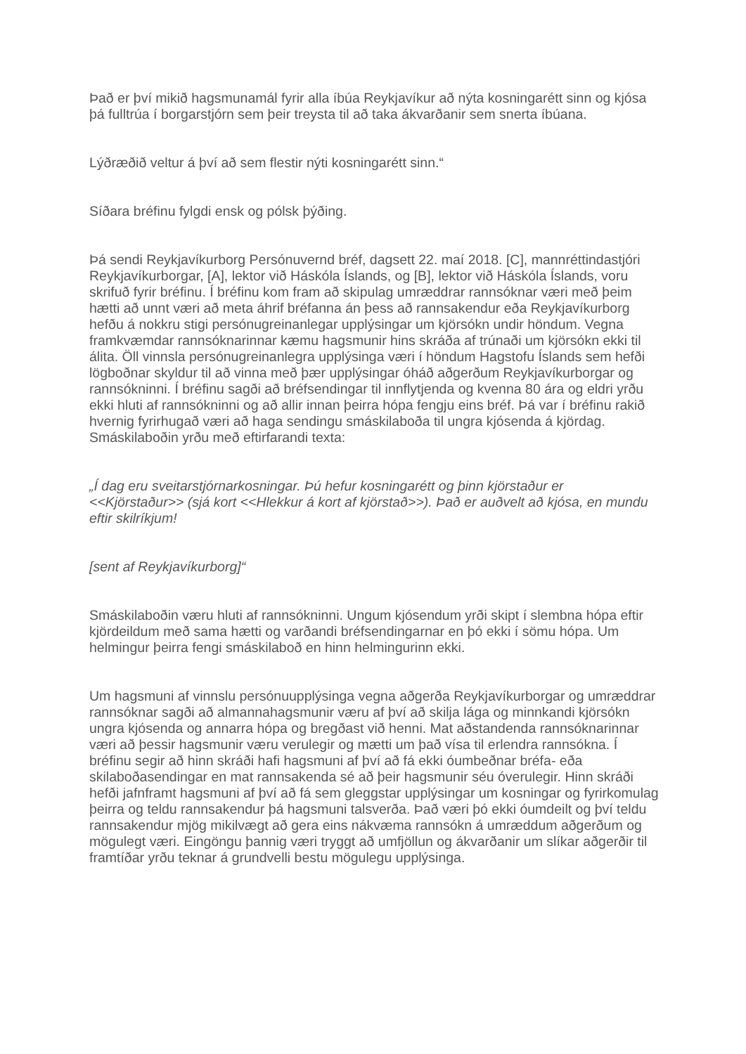Það er því mikið hagsmunamál fyrir alla íbúa Reykjavíkur að nýta kosningarétt sinn og kjósa þá fulltrúa í borgarstjórn sem þeir treysta til að taka ákvarðanir sem snerta íbúana.
Lýðræðið veltur á því að sem flestir nýti kosningarétt sinn.“
Síðara bréfinu fylgdi ensk og pólsk þýðing.
Þá sendi Reykjavíkurborg Persónuvernd bréf, dagsett 22. maí 2018. [C], mannréttindastjóri Reykjavíkurborgar, [A], lektor við Háskóla Íslands, og [B], lektor við Háskóla Íslands, voru skrifuð fyrir bréfinu. Í bréfinu kom fram að skipulag umræddrar rannsóknar væri með þeim hætti að unnt væri að meta áhrif bréfanna án þess að rannsakendur eða Reykjavíkurborg hefðu á nokkru stigi persónugreinanlegar upplýsingar um kjörsókn undir höndum. Vegna framkvæmdar rannsóknarinnar kæmu hagsmunir hins skráða af trúnaði um kjörsókn ekki til álita. Öll vinnsla persónugreinanlegra upplýsinga væri í höndum Hagstofu Íslands sem hefði lögboðnar skyldur til að vinna með þær upplýsingar óháð aðgerðum Reykjavíkurborgar og rannsókninni. Í bréfinu sagði að bréfsendingar til innflytjenda og kvenna 80 ára og eldri yrðu ekki hluti af rannsókninni og að allir innan þeirra hópa fengju eins bréf. Þá var í bréfinu rakið hvernig fyrirhugað væri að haga sendingu smáskilaboða til ungra kjósenda á kjördag. Smáskilaboðin yrðu með eftirfarandi texta:
„Í dag eru sveitarstjórnarkosningar. Þú hefur kosningarétt og þinn kjörstaður er <<Kjörstaður>> (sjá kort <<Hlekkur á kort af kjörstað>>). Það er auðvelt að kjósa, en mundu eftir skilríkjum!
[sent af Reykjavíkurborg]“
Smáskilaboðin væru hluti af rannsókninni. Ungum kjósendum yrði skipt í slembna hópa eftir kjördeildum með sama hætti og varðandi bréfsendingarnar en þó ekki í sömu hópa. Um helmingur þeirra fengi smáskilaboð en hinn helmingurinn ekki.
Um hagsmuni af vinnslu persónuupplýsinga vegna aðgerða Reykjavíkurborgar og umræddrar rannsóknar sagði að almannahagsmunir væru af því að skilja lága og minnkandi kjörsókn ungra kjósenda og annarra hópa og bregðast við henni. Mat aðstandenda rannsóknarinnar væri að þessir hagsmunir væru verulegir og mætti um það vísa til erlendra rannsókna. Í bréfinu segir að hinn skráði hafi hagsmuni af því að fá ekki óumbeðnar bréfa- eða skilaboðasendingar en mat rannsakenda sé að þeir hagsmunir séu óverulegir. Hinn skráði hefði jafnframt hagsmuni af því að fá sem gleggstar upplýsingar um kosningar og fyrirkomulag þeirra og teldu rannsakendur þá hagsmuni talsverða. Það væri þó ekki óumdeilt og því teldu rannsakendur mjög mikilvægt að gera eins nákvæma rannsókn á umræddum aðgerðum og mögulegt væri. Eingöngu þannig væri tryggt að umfjöllun og ákvarðanir um slíkar aðgerðir til framtíðar yrðu teknar á grundvelli bestu mögulegu upplýsinga.